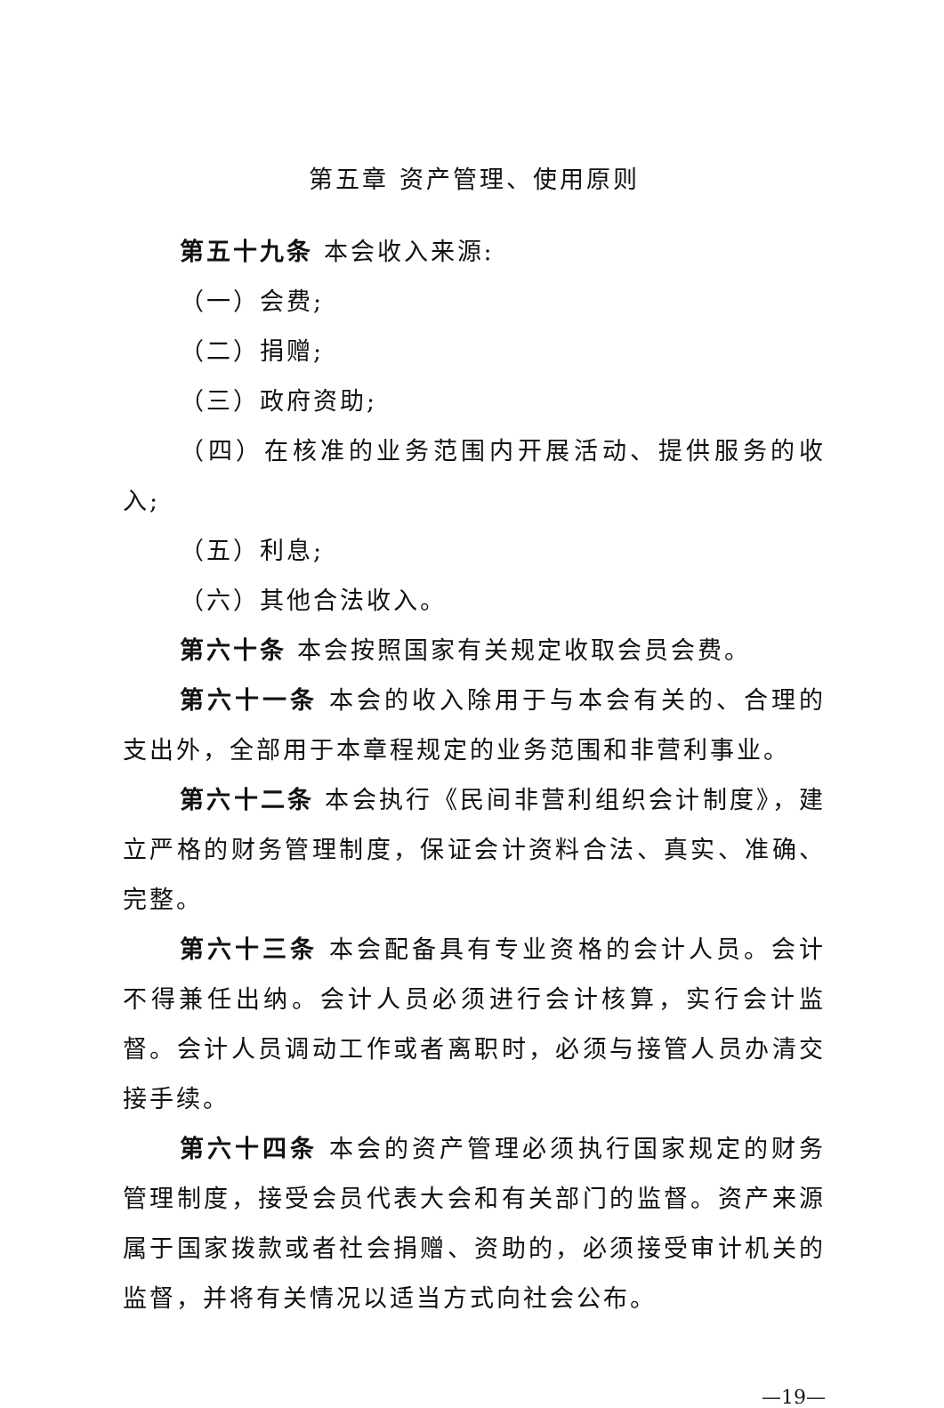第五章 资产管理、使用原则
第五十九条 本会收入来源:
（一）会费;
（二）捐赠;
（三）政府资助;
（四）在核准的业务范围内开展活动、提供服务的收入;
（五）利息;
（六）其他合法收入。
第六十条 本会按照国家有关规定收取会员会费。
第六十一条 本会的收入除用于与本会有关的、合理的支出外，全部用于本章程规定的业务范围和非营利事业。
第六十二条 本会执行《民间非营利组织会计制度》，建立严格的财务管理制度，保证会计资料合法、真实、准确、完整。
第六十三条 本会配备具有专业资格的会计人员。会计不得兼任出纳。会计人员必须进行会计核算，实行会计监督。会计人员调动工作或者离职时，必须与接管人员办清交接手续。
第六十四条 本会的资产管理必须执行国家规定的财务管理制度，接受会员代表大会和有关部门的监督。资产来源属于国家拨款或者社会捐赠、资助的，必须接受审计机关的监督，并将有关情况以适当方式向社会公布。
—19—